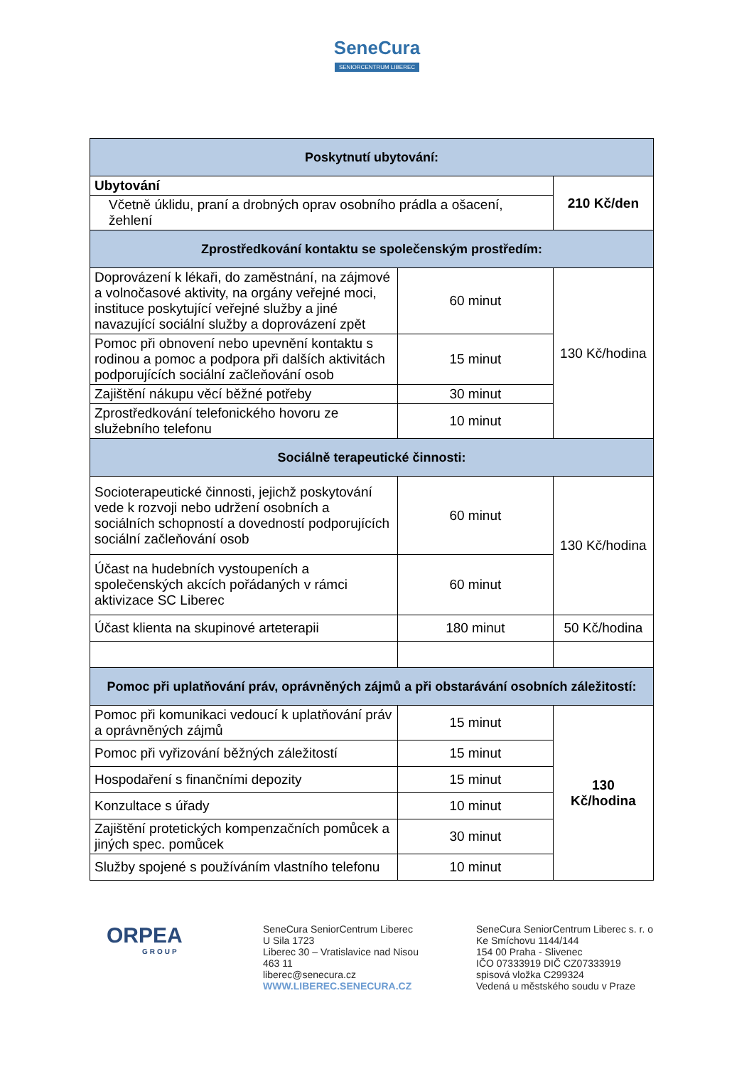SeneCura
SENIORCENTRUM LIBEREC
| Poskytnutí ubytování: | | |
| --- | --- | --- |
| Ubytování | | 210 Kč/den |
| Včetně úklidu, praní a drobných oprav osobního prádla a ošacení, žehlení | | |
| Zprostředkování kontaktu se společenským prostředím: | | |
| Doprovázení k lékaři, do zaměstnání, na zájmové a volnočasové aktivity, na orgány veřejné moci, instituce poskytující veřejné služby a jiné navazující sociální služby a doprovázení zpět | 60 minut | 130 Kč/hodina |
| Pomoc při obnovení nebo upevnění kontaktu s rodinou a pomoc a podpora při dalších aktivitách podporujících sociální začleňování osob | 15 minut | |
| Zajištění nákupu věcí běžné potřeby | 30 minut | |
| Zprostředkování telefonického hovoru ze služebního telefonu | 10 minut | |
| Sociálně terapeutické činnosti: | | |
| Socioterapeutické činnosti, jejichž poskytování vede k rozvoji nebo udržení osobních a sociálních schopností a dovedností podporujících sociální začleňování osob | 60 minut | 130 Kč/hodina |
| Účast na hudebních vystoupeních a společenských akcích pořádaných v rámci aktivizace SC Liberec | 60 minut | |
| Účast klienta na skupinové arteterapii | 180 minut | 50 Kč/hodina |
| Pomoc při uplatňování práv, oprávněných zájmů a při obstarávání osobních záležitostí: | | |
| Pomoc při komunikaci vedoucí k uplatňování práv a oprávněných zájmů | 15 minut | 130 Kč/hodina |
| Pomoc při vyřizování běžných záležitostí | 15 minut | |
| Hospodaření s finančními depozity | 15 minut | |
| Konzultace s úřady | 10 minut | |
| Zajištění protetických kompenzačních pomůcek a jiných spec. pomůcek | 30 minut | |
| Služby spojené s používáním vlastního telefonu | 10 minut | |
ORPEA
GROUP
SeneCura SeniorCentrum Liberec
U Sila 1723
Liberec 30 – Vratislavice nad Nisou
463 11
liberec@senecura.cz
WWW.LIBEREC.SENECURA.CZ
SeneCura SeniorCentrum Liberec s. r. o
Ke Smíchovu 1144/144
154 00 Praha - Slivenec
IČO 07333919 DIČ CZ07333919
spisová vložka C299324
Vedená u městského soudu v Praze